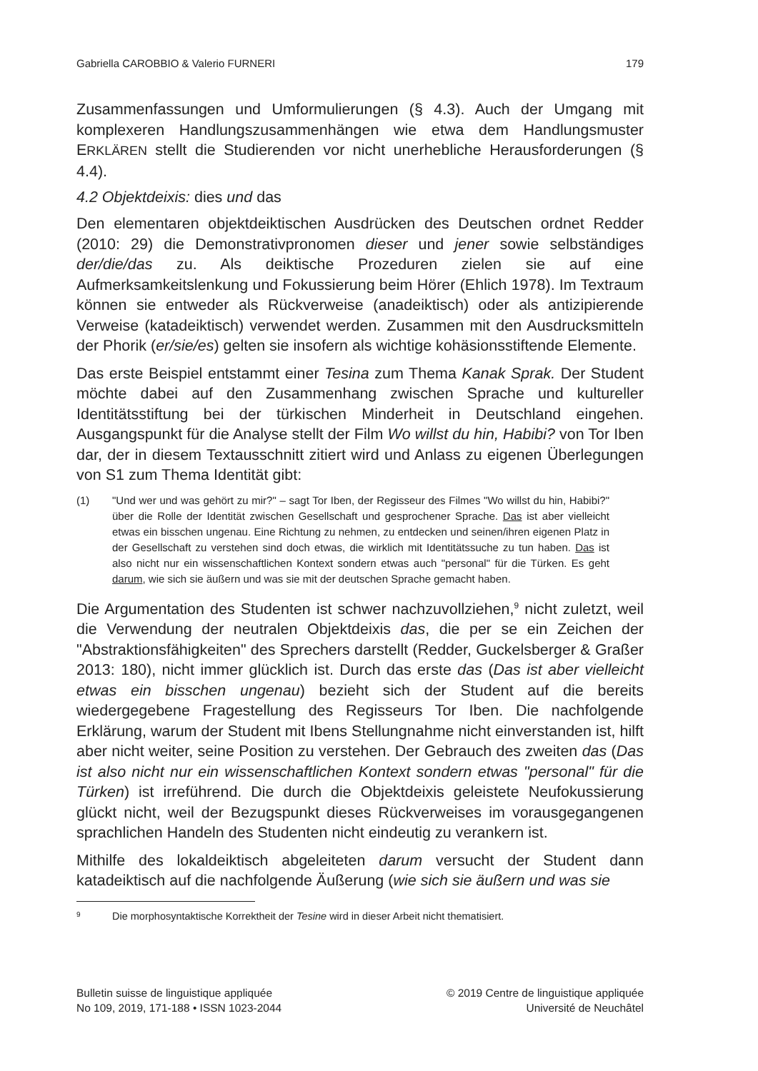Gabriella CAROBBIO & Valerio FURNERI 179
Zusammenfassungen und Umformulierungen (§ 4.3). Auch der Umgang mit komplexeren Handlungszusammenhängen wie etwa dem Handlungsmuster ERKLÄREN stellt die Studierenden vor nicht unerhebliche Herausforderungen (§ 4.4).
4.2 Objektdeixis: dies und das
Den elementaren objektdeiktischen Ausdrücken des Deutschen ordnet Redder (2010: 29) die Demonstrativpronomen dieser und jener sowie selbständiges der/die/das zu. Als deiktische Prozeduren zielen sie auf eine Aufmerksamkeitslenkung und Fokussierung beim Hörer (Ehlich 1978). Im Textraum können sie entweder als Rückverweise (anadeiktisch) oder als antizipierende Verweise (katadeiktisch) verwendet werden. Zusammen mit den Ausdrucksmitteln der Phorik (er/sie/es) gelten sie insofern als wichtige kohäsionsstiftende Elemente.
Das erste Beispiel entstammt einer Tesina zum Thema Kanak Sprak. Der Student möchte dabei auf den Zusammenhang zwischen Sprache und kultureller Identitätsstiftung bei der türkischen Minderheit in Deutschland eingehen. Ausgangspunkt für die Analyse stellt der Film Wo willst du hin, Habibi? von Tor Iben dar, der in diesem Textausschnitt zitiert wird und Anlass zu eigenen Überlegungen von S1 zum Thema Identität gibt:
(1) "Und wer und was gehört zu mir?" – sagt Tor Iben, der Regisseur des Filmes "Wo willst du hin, Habibi?" über die Rolle der Identität zwischen Gesellschaft und gesprochener Sprache. Das ist aber vielleicht etwas ein bisschen ungenau. Eine Richtung zu nehmen, zu entdecken und seinen/ihren eigenen Platz in der Gesellschaft zu verstehen sind doch etwas, die wirklich mit Identitätssuche zu tun haben. Das ist also nicht nur ein wissenschaftlichen Kontext sondern etwas auch "personal" für die Türken. Es geht darum, wie sich sie äußern und was sie mit der deutschen Sprache gemacht haben.
Die Argumentation des Studenten ist schwer nachzuvollziehen,<sup>9</sup> nicht zuletzt, weil die Verwendung der neutralen Objektdeixis das, die per se ein Zeichen der "Abstraktionsfähigkeiten" des Sprechers darstellt (Redder, Guckelsberger & Graßer 2013: 180), nicht immer glücklich ist. Durch das erste das (Das ist aber vielleicht etwas ein bisschen ungenau) bezieht sich der Student auf die bereits wiedergegebene Fragestellung des Regisseurs Tor Iben. Die nachfolgende Erklärung, warum der Student mit Ibens Stellungnahme nicht einverstanden ist, hilft aber nicht weiter, seine Position zu verstehen. Der Gebrauch des zweiten das (Das ist also nicht nur ein wissenschaftlichen Kontext sondern etwas "personal" für die Türken) ist irreführend. Die durch die Objektdeixis geleistete Neufokussierung glückt nicht, weil der Bezugspunkt dieses Rückverweises im vorausgegangenen sprachlichen Handeln des Studenten nicht eindeutig zu verankern ist.
Mithilfe des lokaldeiktisch abgeleiteten darum versucht der Student dann katadeiktisch auf die nachfolgende Äußerung (wie sich sie äußern und was sie
9
Die morphosyntaktische Korrektheit der Tesine wird in dieser Arbeit nicht thematisiert.
Bulletin suisse de linguistique appliquée
No 109, 2019, 171-188 • ISSN 1023-2044
© 2019 Centre de linguistique appliquée
Université de Neuchâtel